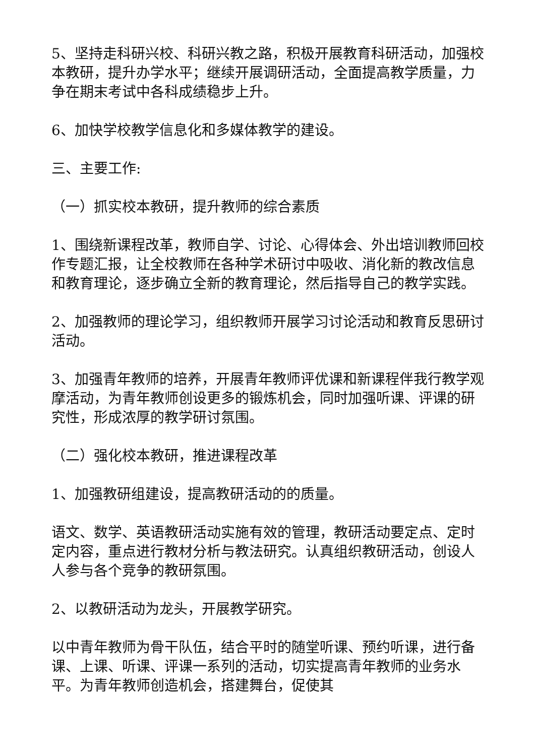5、坚持走科研兴校、科研兴教之路，积极开展教育科研活动，加强校本教研，提升办学水平；继续开展调研活动，全面提高教学质量，力争在期末考试中各科成绩稳步上升。
6、加快学校教学信息化和多媒体教学的建设。
三、主要工作:
（一）抓实校本教研，提升教师的综合素质
1、围绕新课程改革，教师自学、讨论、心得体会、外出培训教师回校作专题汇报，让全校教师在各种学术研讨中吸收、消化新的教改信息和教育理论，逐步确立全新的教育理论，然后指导自己的教学实践。
2、加强教师的理论学习，组织教师开展学习讨论活动和教育反思研讨活动。
3、加强青年教师的培养，开展青年教师评优课和新课程伴我行教学观摩活动，为青年教师创设更多的锻炼机会，同时加强听课、评课的研究性，形成浓厚的教学研讨氛围。
（二）强化校本教研，推进课程改革
1、加强教研组建设，提高教研活动的的质量。
语文、数学、英语教研活动实施有效的管理，教研活动要定点、定时定内容，重点进行教材分析与教法研究。认真组织教研活动，创设人人参与各个竞争的教研氛围。
2、以教研活动为龙头，开展教学研究。
以中青年教师为骨干队伍，结合平时的随堂听课、预约听课，进行备课、上课、听课、评课一系列的活动，切实提高青年教师的业务水平。为青年教师创造机会，搭建舞台，促使其